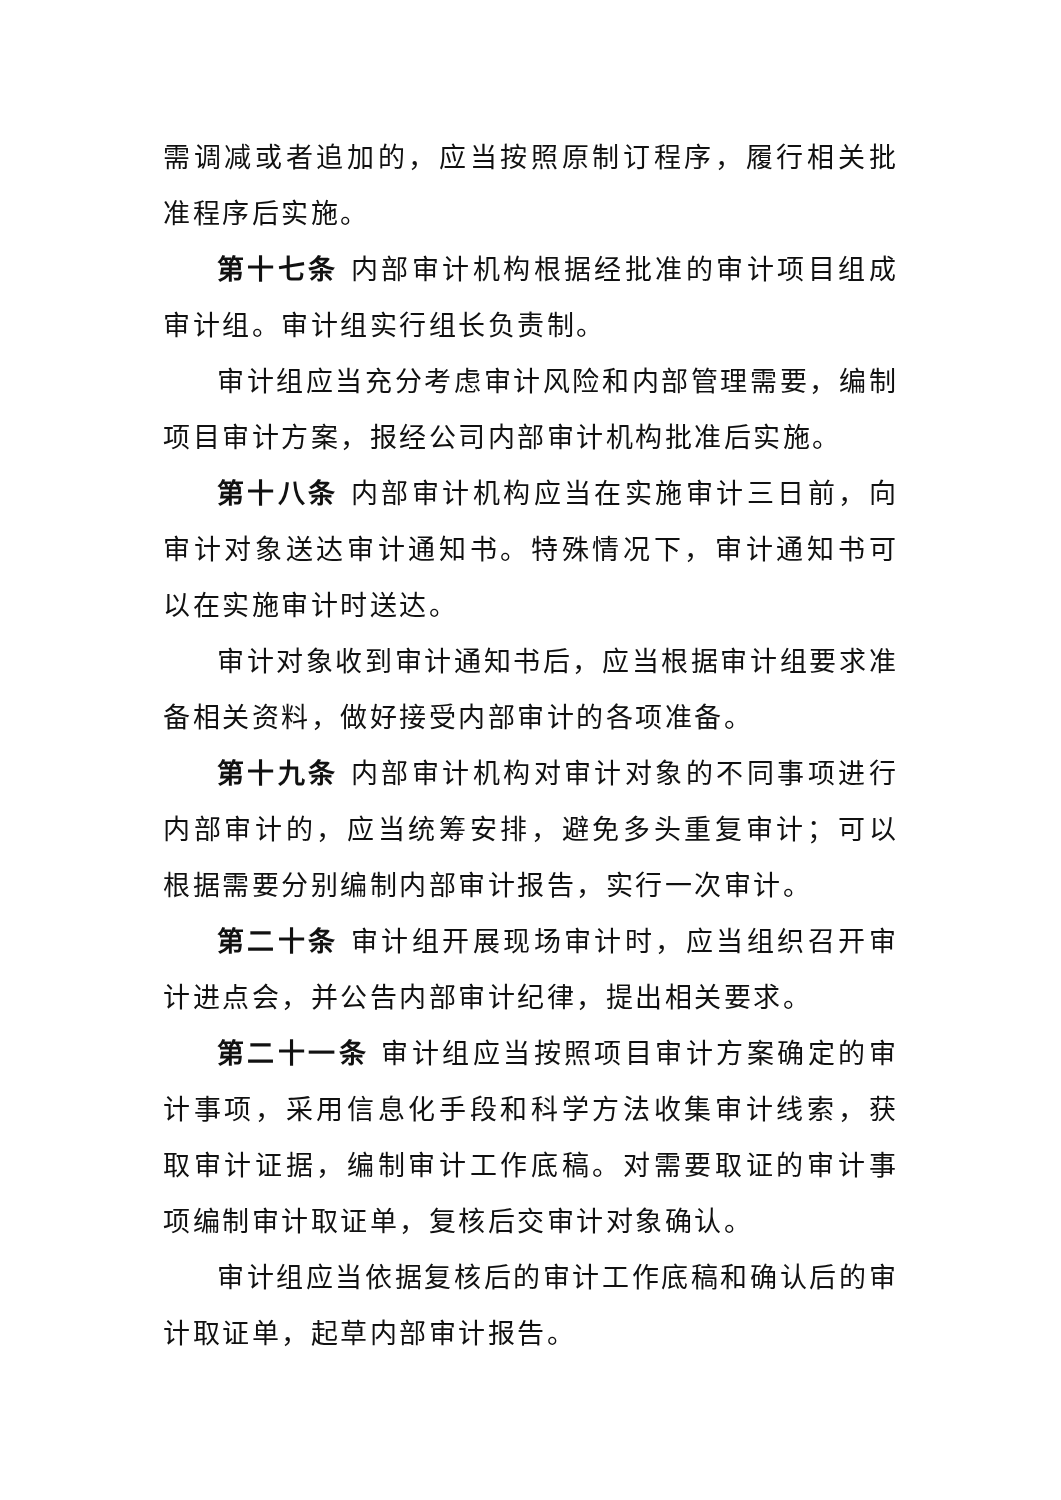需调减或者追加的，应当按照原制订程序，履行相关批准程序后实施。
第十七条 内部审计机构根据经批准的审计项目组成审计组。审计组实行组长负责制。
审计组应当充分考虑审计风险和内部管理需要，编制项目审计方案，报经公司内部审计机构批准后实施。
第十八条 内部审计机构应当在实施审计三日前，向审计对象送达审计通知书。特殊情况下，审计通知书可以在实施审计时送达。
审计对象收到审计通知书后，应当根据审计组要求准备相关资料，做好接受内部审计的各项准备。
第十九条 内部审计机构对审计对象的不同事项进行内部审计的，应当统筹安排，避免多头重复审计；可以根据需要分别编制内部审计报告，实行一次审计。
第二十条 审计组开展现场审计时，应当组织召开审计进点会，并公告内部审计纪律，提出相关要求。
第二十一条 审计组应当按照项目审计方案确定的审计事项，采用信息化手段和科学方法收集审计线索，获取审计证据，编制审计工作底稿。对需要取证的审计事项编制审计取证单，复核后交审计对象确认。
审计组应当依据复核后的审计工作底稿和确认后的审计取证单，起草内部审计报告。